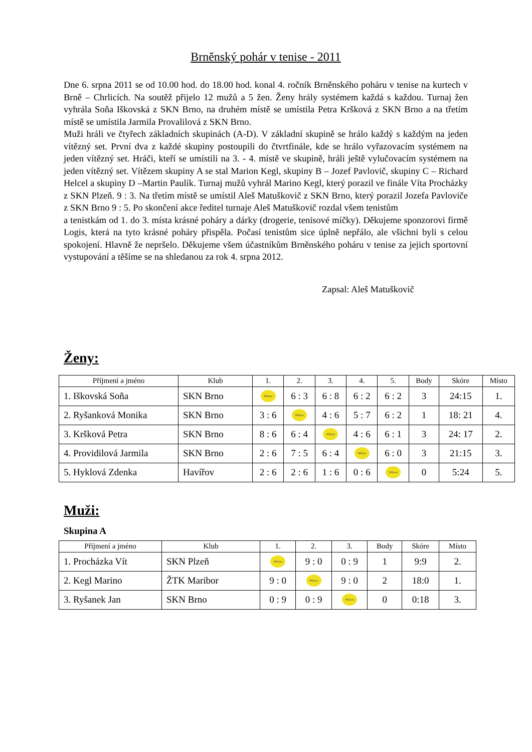Brněnský pohár v tenise - 2011
Dne 6. srpna 2011 se od 10.00 hod. do 18.00 hod. konal 4. ročník Brněnského poháru v tenise na kurtech v Brně – Chrlicích. Na soutěž přijelo 12 mužů a 5 žen. Ženy hrály systémem každá s každou. Turnaj žen vyhrála Soňa Iškovská z SKN Brno, na druhém místě se umístila Petra Kršková z SKN Brno a na třetím místě se umístila Jarmila Provalilová z SKN Brno.
Muži hráli ve čtyřech základních skupinách (A-D). V základní skupině se hrálo každý s každým na jeden vítězný set. První dva z každé skupiny postoupili do čtvrtfinále, kde se hrálo vyřazovacím systémem na jeden vítězný set. Hráči, kteří se umístili na 3. - 4. místě ve skupině, hráli ještě vylučovacím systémem na jeden vítězný set. Vítězem skupiny A se stal Marion Kegl, skupiny B – Jozef Pavlovič, skupiny C – Richard Helcel a skupiny D –Martin Paulík. Turnaj mužů vyhrál Marino Kegl, který porazil ve finále Víta Procházky z SKN Plzeň. 9 : 3. Na třetím místě se umístil Aleš Matuškovič z SKN Brno, který porazil Jozefa Pavloviče z SKN Brno 9 : 5. Po skončení akce ředitel turnaje Aleš Matuškovič rozdal všem tenistům
a tenistkám od 1. do 3. místa krásné poháry a dárky (drogerie, tenisové míčky). Děkujeme sponzorovi firmě Logis, která na tyto krásné poháry přispěla. Počasí tenistům sice úplně nepřálo, ale všichni byli s celou spokojení. Hlavně že nepršelo. Děkujeme všem účastníkům Brněnského poháru v tenise za jejich sportovní vystupování a těšíme se na shledanou za rok 4. srpna 2012.
Zapsal: Aleš Matuškovič
Ženy:
| Příjmení a jméno | Klub | 1. | 2. | 3. | 4. | 5. | Body | Skóre | Místo |
| --- | --- | --- | --- | --- | --- | --- | --- | --- | --- |
| 1. Iškovská Soňa | SKN Brno | Wilson | 6 : 3 | 6 : 8 | 6 : 2 | 6 : 2 | 3 | 24:15 | 1. |
| 2. Ryšanková Monika | SKN Brno | 3 : 6 | Wilson | 4 : 6 | 5 : 7 | 6 : 2 | 1 | 18: 21 | 4. |
| 3. Kršková Petra | SKN Brno | 8 : 6 | 6 : 4 | Wilson | 4 : 6 | 6 : 1 | 3 | 24: 17 | 2. |
| 4. Providilová Jarmila | SKN Brno | 2 : 6 | 7 : 5 | 6 : 4 | Wilson | 6 : 0 | 3 | 21:15 | 3. |
| 5. Hyklová Zdenka | Havířov | 2 : 6 | 2 : 6 | 1 : 6 | 0 : 6 | Wilson | 0 | 5:24 | 5. |
Muži:
Skupina A
| Příjmení a jméno | Klub | 1. | 2. | 3. | Body | Skóre | Místo |
| --- | --- | --- | --- | --- | --- | --- | --- |
| 1. Procházka Vít | SKN Plzeň | Wilson | 9 : 0 | 0 : 9 | 1 | 9:9 | 2. |
| 2. Kegl Marino | ŽTK Maribor | 9 : 0 | Wilson | 9 : 0 | 2 | 18:0 | 1. |
| 3. Ryšanek Jan | SKN Brno | 0 : 9 | 0 : 9 | Wilson | 0 | 0:18 | 3. |